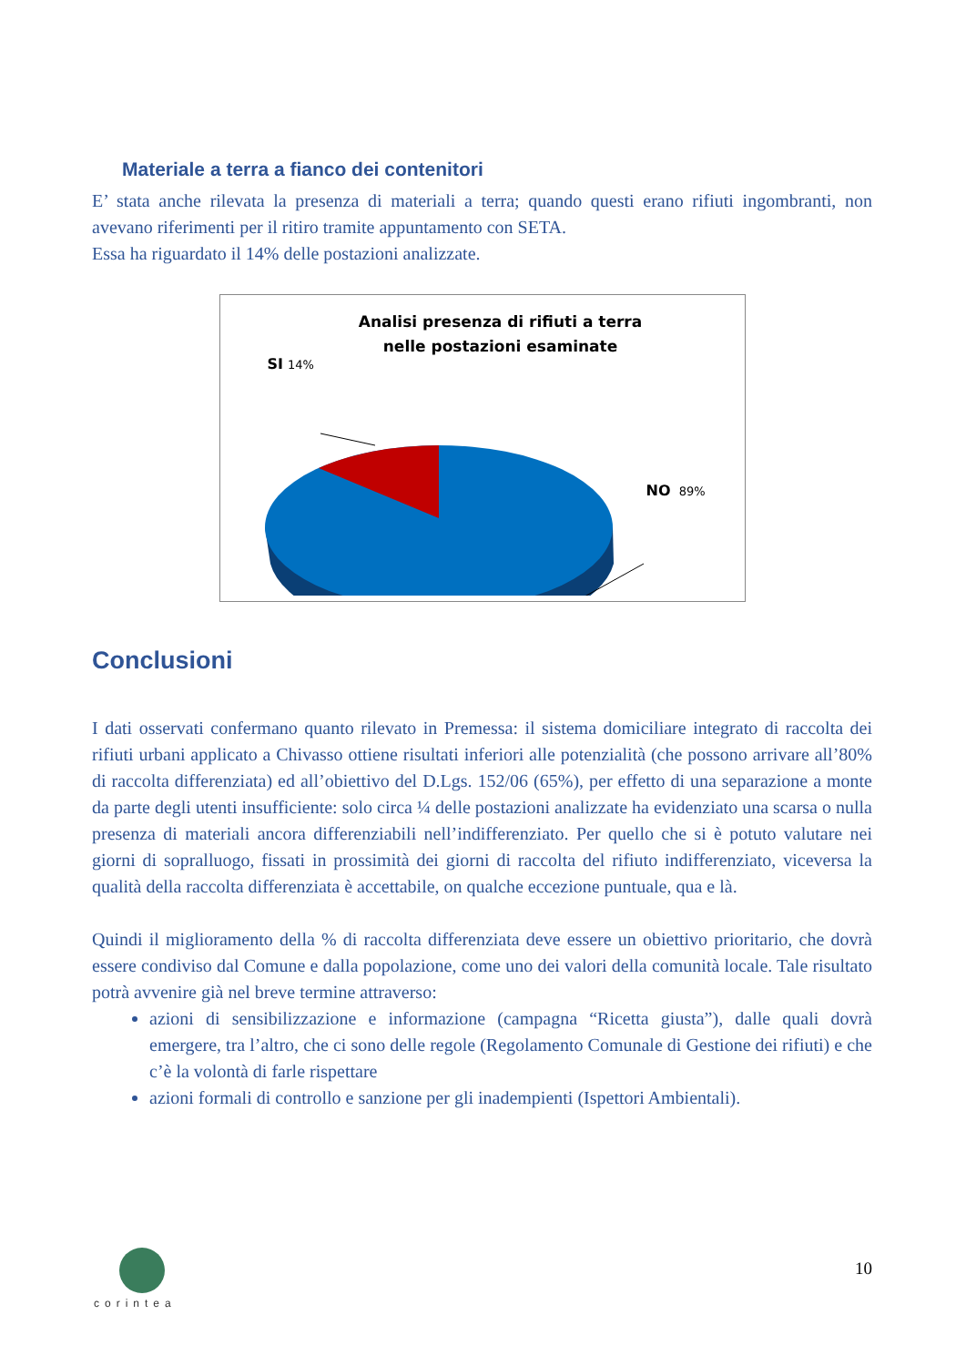Materiale a terra a fianco dei contenitori
E’ stata anche rilevata la presenza di materiali a terra; quando questi erano rifiuti ingombranti, non avevano riferimenti per il ritiro tramite appuntamento con SETA.
Essa ha riguardato il 14% delle postazioni analizzate.
Analisi presenza di rifiuti a terra
nelle postazioni esaminate
SI 14%
NO 89%
Conclusioni
I dati osservati confermano quanto rilevato in Premessa: il sistema domiciliare integrato di raccolta dei rifiuti urbani applicato a Chivasso ottiene risultati inferiori alle potenzialità (che possono arrivare all’80% di raccolta differenziata) ed all’obiettivo del D.Lgs. 152/06 (65%), per effetto di una separazione a monte da parte degli utenti insufficiente: solo circa ¼ delle postazioni analizzate ha evidenziato una scarsa o nulla presenza di materiali ancora differenziabili nell’indifferenziato. Per quello che si è potuto valutare nei giorni di sopralluogo, fissati in prossimità dei giorni di raccolta del rifiuto indifferenziato, viceversa la qualità della raccolta differenziata è accettabile, on qualche eccezione puntuale, qua e là.
Quindi il miglioramento della % di raccolta differenziata deve essere un obiettivo prioritario, che dovrà essere condiviso dal Comune e dalla popolazione, come uno dei valori della comunità locale. Tale risultato potrà avvenire già nel breve termine attraverso:
azioni di sensibilizzazione e informazione (campagna “Ricetta giusta”), dalle quali dovrà emergere, tra l’altro, che ci sono delle regole (Regolamento Comunale di Gestione dei rifiuti) e che c’è la volontà di farle rispettare
azioni formali di controllo e sanzione per gli inadempienti (Ispettori Ambientali).
corintea
10